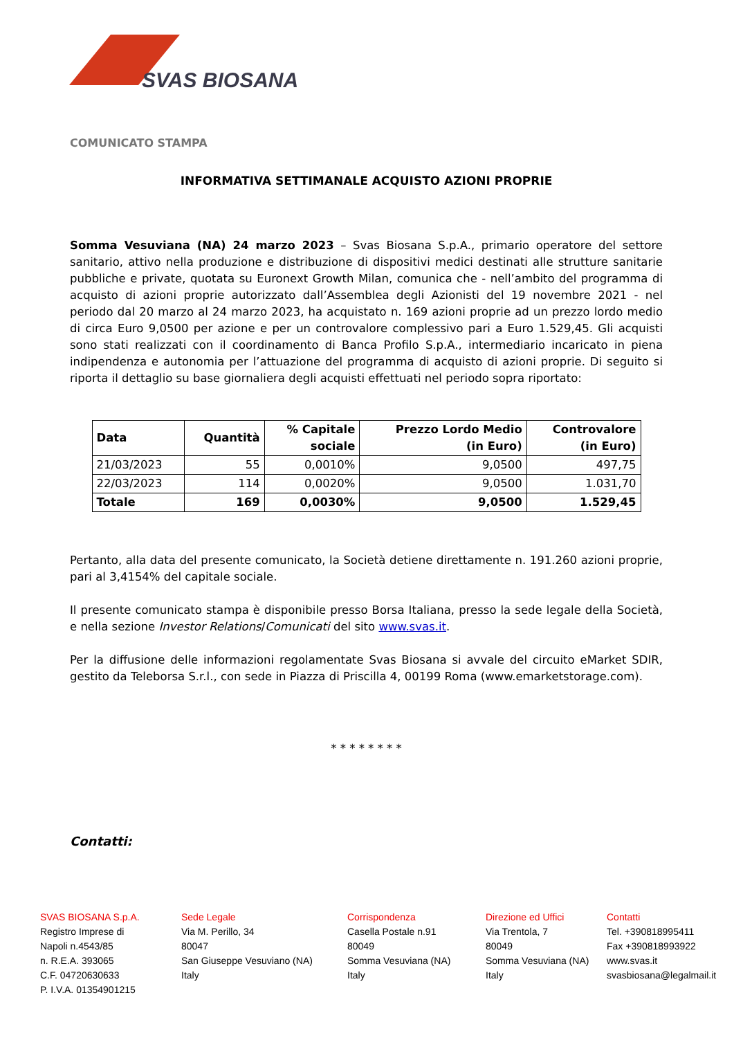SVAS BIOSANA
COMUNICATO STAMPA
INFORMATIVA SETTIMANALE ACQUISTO AZIONI PROPRIE
Somma Vesuviana (NA) 24 marzo 2023 – Svas Biosana S.p.A., primario operatore del settore sanitario, attivo nella produzione e distribuzione di dispositivi medici destinati alle strutture sanitarie pubbliche e private, quotata su Euronext Growth Milan, comunica che - nell’ambito del programma di acquisto di azioni proprie autorizzato dall’Assemblea degli Azionisti del 19 novembre 2021 - nel periodo dal 20 marzo al 24 marzo 2023, ha acquistato n. 169 azioni proprie ad un prezzo lordo medio di circa Euro 9,0500 per azione e per un controvalore complessivo pari a Euro 1.529,45. Gli acquisti sono stati realizzati con il coordinamento di Banca Profilo S.p.A., intermediario incaricato in piena indipendenza e autonomia per l’attuazione del programma di acquisto di azioni proprie. Di seguito si riporta il dettaglio su base giornaliera degli acquisti effettuati nel periodo sopra riportato:
| Data | Quantità | % Capitale sociale | Prezzo Lordo Medio (in Euro) | Controvalore (in Euro) |
| --- | --- | --- | --- | --- |
| 21/03/2023 | 55 | 0,0010% | 9,0500 | 497,75 |
| 22/03/2023 | 114 | 0,0020% | 9,0500 | 1.031,70 |
| Totale | 169 | 0,0030% | 9,0500 | 1.529,45 |
Pertanto, alla data del presente comunicato, la Società detiene direttamente n. 191.260 azioni proprie, pari al 3,4154% del capitale sociale.
Il presente comunicato stampa è disponibile presso Borsa Italiana, presso la sede legale della Società, e nella sezione Investor Relations/Comunicati del sito www.svas.it.
Per la diffusione delle informazioni regolamentate Svas Biosana si avvale del circuito eMarket SDIR, gestito da Teleborsa S.r.l., con sede in Piazza di Priscilla 4, 00199 Roma (www.emarketstorage.com).
* * * * * * * *
Contatti:
SVAS BIOSANA S.p.A.
Registro Imprese di
Napoli n.4543/85
n. R.E.A. 393065
C.F. 04720630633
P. I.V.A. 01354901215
Sede Legale
Via M. Perillo, 34
80047
San Giuseppe Vesuviano (NA)
Italy
Corrispondenza
Casella Postale n.91
80049
Somma Vesuviana (NA)
Italy
Direzione ed Uffici
Via Trentola, 7
80049
Somma Vesuviana (NA)
Italy
Contatti
Tel. +390818995411
Fax +390818993922
www.svas.it
svasbiosana@legalmail.it